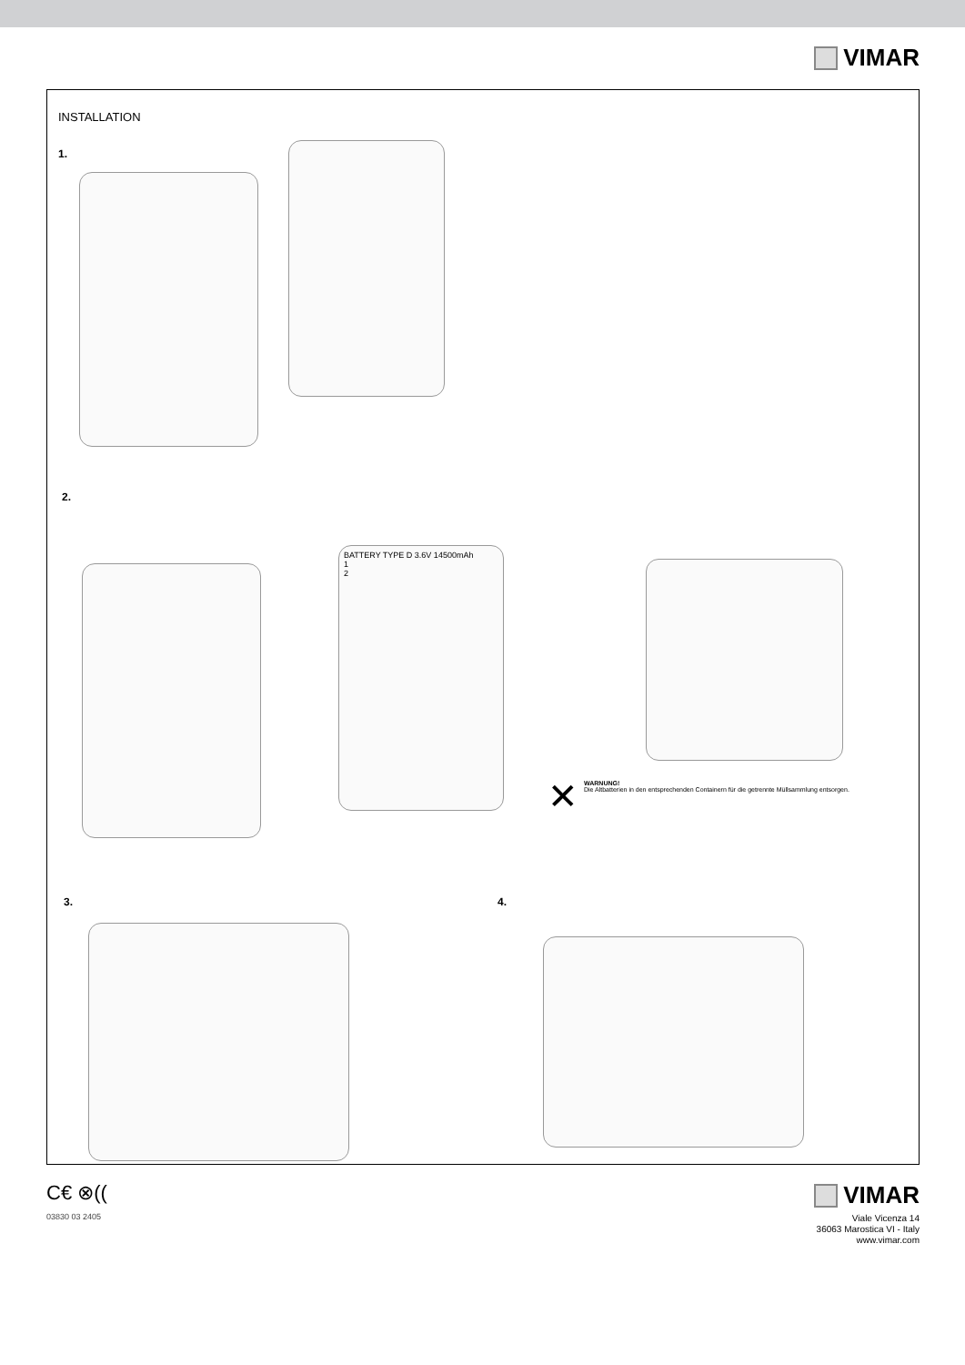VIMAR
INSTALLATION
1.
2.
BATTERY TYPE D 3.6V 14500mAh
1
2
✕
WARNUNG!
Die Altbatterien in den entsprechenden Containern für die getrennte Müllsammlung entsorgen.
3. 4.
C€ ⊗((
03830 03 2405
VIMAR
Viale Vicenza 14
36063 Marostica VI - Italy
www.vimar.com